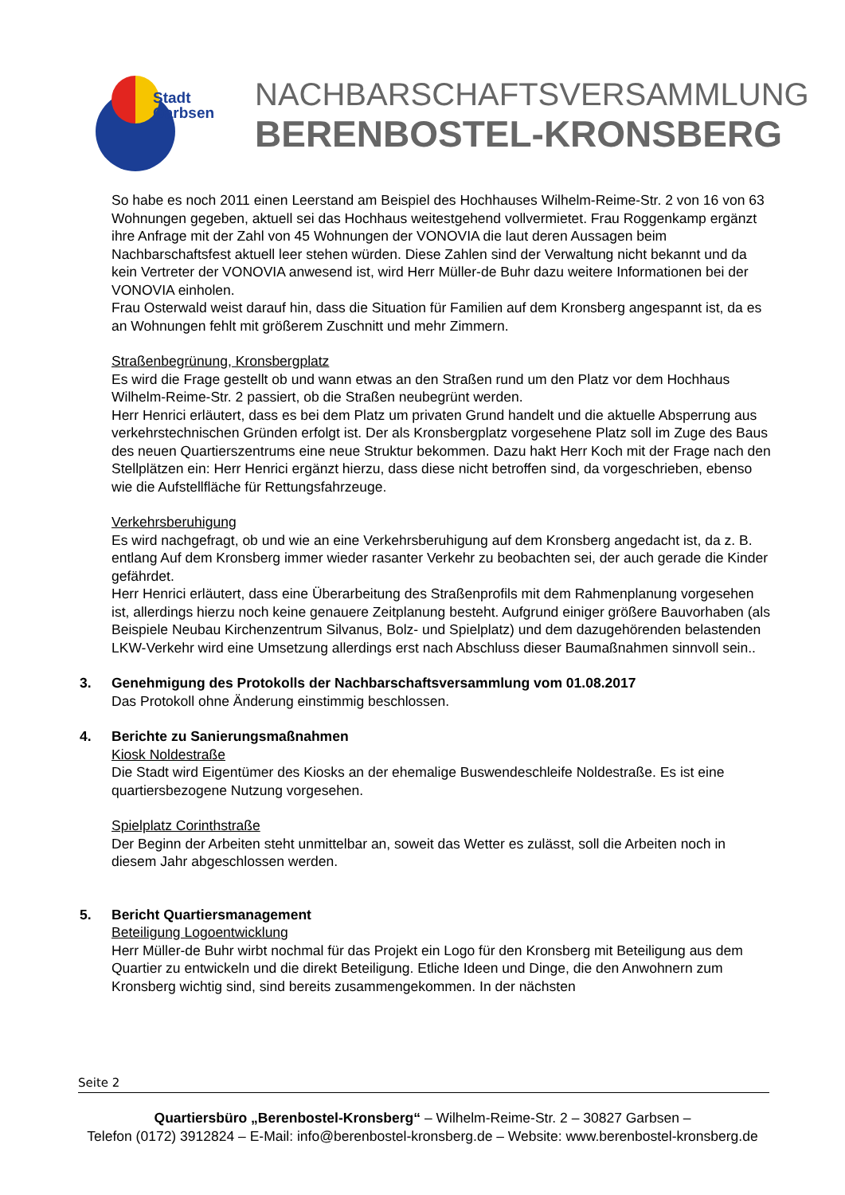Stadt
Garbsen
NACHBARSCHAFTSVERSAMMLUNG
BERENBOSTEL-KRONSBERG
So habe es noch 2011 einen Leerstand am Beispiel des Hochhauses Wilhelm-Reime-Str. 2 von 16 von 63 Wohnungen gegeben, aktuell sei das Hochhaus weitestgehend vollvermietet. Frau Roggenkamp ergänzt ihre Anfrage mit der Zahl von 45 Wohnungen der VONOVIA die laut deren Aussagen beim Nachbarschaftsfest aktuell leer stehen würden. Diese Zahlen sind der Verwaltung nicht bekannt und da kein Vertreter der VONOVIA anwesend ist, wird Herr Müller-de Buhr dazu weitere Informationen bei der VONOVIA einholen.
Frau Osterwald weist darauf hin, dass die Situation für Familien auf dem Kronsberg angespannt ist, da es an Wohnungen fehlt mit größerem Zuschnitt und mehr Zimmern.
Straßenbegrünung, Kronsbergplatz
Es wird die Frage gestellt ob und wann etwas an den Straßen rund um den Platz vor dem Hochhaus Wilhelm-Reime-Str. 2 passiert, ob die Straßen neubegrünt werden.
Herr Henrici erläutert, dass es bei dem Platz um privaten Grund handelt und die aktuelle Absperrung aus verkehrstechnischen Gründen erfolgt ist. Der als Kronsbergplatz vorgesehene Platz soll im Zuge des Baus des neuen Quartierszentrums eine neue Struktur bekommen. Dazu hakt Herr Koch mit der Frage nach den Stellplätzen ein: Herr Henrici ergänzt hierzu, dass diese nicht betroffen sind, da vorgeschrieben, ebenso wie die Aufstellfläche für Rettungsfahrzeuge.
Verkehrsberuhigung
Es wird nachgefragt, ob und wie an eine Verkehrsberuhigung auf dem Kronsberg angedacht ist, da z. B. entlang Auf dem Kronsberg immer wieder rasanter Verkehr zu beobachten sei, der auch gerade die Kinder gefährdet.
Herr Henrici erläutert, dass eine Überarbeitung des Straßenprofils mit dem Rahmenplanung vorgesehen ist, allerdings hierzu noch keine genauere Zeitplanung besteht. Aufgrund einiger größere Bauvorhaben (als Beispiele Neubau Kirchenzentrum Silvanus, Bolz- und Spielplatz) und dem dazugehörenden belastenden LKW-Verkehr wird eine Umsetzung allerdings erst nach Abschluss dieser Baumaßnahmen sinnvoll sein..
3. Genehmigung des Protokolls der Nachbarschaftsversammlung vom 01.08.2017
Das Protokoll ohne Änderung einstimmig beschlossen.
4. Berichte zu Sanierungsmaßnahmen
Kiosk Noldestraße
Die Stadt wird Eigentümer des Kiosks an der ehemalige Buswendeschleife Noldestraße. Es ist eine quartiersbezogene Nutzung vorgesehen.
Spielplatz Corinthstraße
Der Beginn der Arbeiten steht unmittelbar an, soweit das Wetter es zulässt, soll die Arbeiten noch in diesem Jahr abgeschlossen werden.
5. Bericht Quartiersmanagement
Beteiligung Logoentwicklung
Herr Müller-de Buhr wirbt nochmal für das Projekt ein Logo für den Kronsberg mit Beteiligung aus dem Quartier zu entwickeln und die direkt Beteiligung. Etliche Ideen und Dinge, die den Anwohnern zum Kronsberg wichtig sind, sind bereits zusammengekommen. In der nächsten
Seite 2
Quartiersbüro „Berenbostel-Kronsberg“ – Wilhelm-Reime-Str. 2 – 30827 Garbsen –
Telefon (0172) 3912824 – E-Mail: info@berenbostel-kronsberg.de – Website: www.berenbostel-kronsberg.de